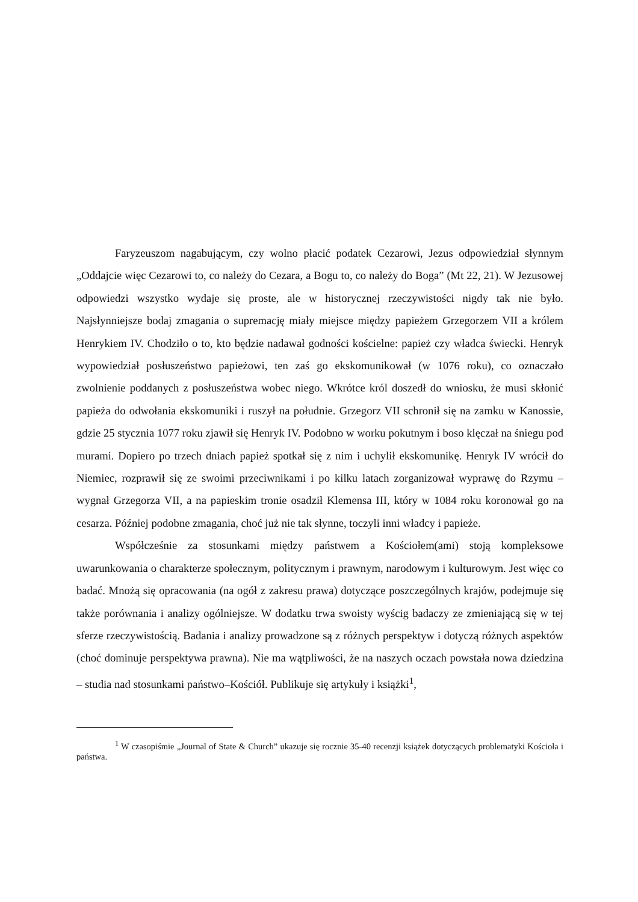Faryzeuszom nagabującym, czy wolno płacić podatek Cezarowi, Jezus odpowiedział słynnym „Oddajcie więc Cezarowi to, co należy do Cezara, a Bogu to, co należy do Boga” (Mt 22, 21). W Jezusowej odpowiedzi wszystko wydaje się proste, ale w historycznej rzeczywistości nigdy tak nie było. Najsłynniejsze bodaj zmagania o supremację miały miejsce między papieżem Grzegorzem VII a królem Henrykiem IV. Chodziło o to, kto będzie nadawał godności kościelne: papież czy władca świecki. Henryk wypowiedział posłuszeństwo papieżowi, ten zaś go ekskomunikował (w 1076 roku), co oznaczało zwolnienie poddanych z posłuszeństwa wobec niego. Wkrótce król doszedł do wniosku, że musi skłonić papieża do odwołania ekskomuniki i ruszył na południe. Grzegorz VII schronił się na zamku w Kanossie, gdzie 25 stycznia 1077 roku zjawił się Henryk IV. Podobno w worku pokutnym i boso klęczał na śniegu pod murami. Dopiero po trzech dniach papież spotkał się z nim i uchylił ekskomunikę. Henryk IV wrócił do Niemiec, rozprawił się ze swoimi przeciwnikami i po kilku latach zorganizował wyprawę do Rzymu – wygnał Grzegorza VII, a na papieskim tronie osadził Klemensa III, który w 1084 roku koronował go na cesarza. Później podobne zmagania, choć już nie tak słynne, toczyli inni władcy i papieże.
Współcześnie za stosunkami między państwem a Kościołem(ami) stoją kompleksowe uwarunkowania o charakterze społecznym, politycznym i prawnym, narodowym i kulturowym. Jest więc co badać. Mnożą się opracowania (na ogół z zakresu prawa) dotyczące poszczególnych krajów, podejmuje się także porównania i analizy ogólniejsze. W dodatku trwa swoisty wyścig badaczy ze zmieniającą się w tej sferze rzeczywistością. Badania i analizy prowadzone są z różnych perspektyw i dotyczą różnych aspektów (choć dominuje perspektywa prawna). Nie ma wątpliwości, że na naszych oczach powstała nowa dziedzina – studia nad stosunkami państwo–Kościół. Publikuje się artykuły i książki<sup>1</sup>,
<sup>1</sup> W czasopiśmie „Journal of State & Church” ukazuje się rocznie 35-40 recenzji książek dotyczących problematyki Kościoła i państwa.